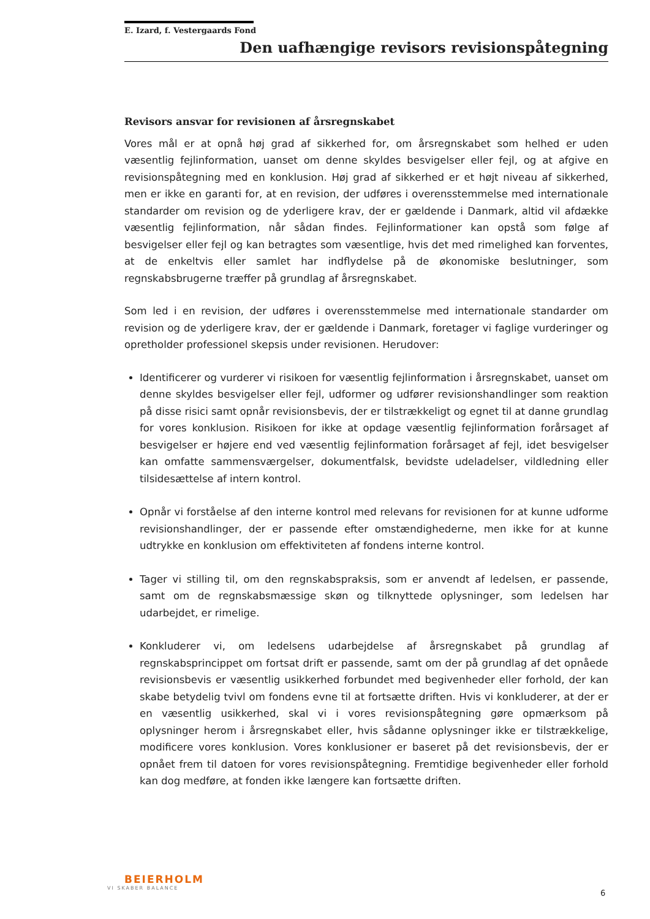E. Izard, f. Vestergaards Fond
Den uafhængige revisors revisionspåtegning
Revisors ansvar for revisionen af årsregnskabet
Vores mål er at opnå høj grad af sikkerhed for, om årsregnskabet som helhed er uden væsentlig fejlinformation, uanset om denne skyldes besvigelser eller fejl, og at afgive en revisionspåtegning med en konklusion. Høj grad af sikkerhed er et højt niveau af sikkerhed, men er ikke en garanti for, at en revision, der udføres i overensstemmelse med internationale standarder om revision og de yderligere krav, der er gældende i Danmark, altid vil afdække væsentlig fejlinformation, når sådan findes. Fejlinformationer kan opstå som følge af besvigelser eller fejl og kan betragtes som væsentlige, hvis det med rimelighed kan forventes, at de enkeltvis eller samlet har indflydelse på de økonomiske beslutninger, som regnskabsbrugerne træffer på grundlag af årsregnskabet.
Som led i en revision, der udføres i overensstemmelse med internationale standarder om revision og de yderligere krav, der er gældende i Danmark, foretager vi faglige vurderinger og opretholder professionel skepsis under revisionen. Herudover:
Identificerer og vurderer vi risikoen for væsentlig fejlinformation i årsregnskabet, uanset om denne skyldes besvigelser eller fejl, udformer og udfører revisionshandlinger som reaktion på disse risici samt opnår revisionsbevis, der er tilstrækkeligt og egnet til at danne grundlag for vores konklusion. Risikoen for ikke at opdage væsentlig fejlinformation forårsaget af besvigelser er højere end ved væsentlig fejlinformation forårsaget af fejl, idet besvigelser kan omfatte sammensværgelser, dokumentfalsk, bevidste udeladelser, vildledning eller tilsidesættelse af intern kontrol.
Opnår vi forståelse af den interne kontrol med relevans for revisionen for at kunne udforme revisionshandlinger, der er passende efter omstændighederne, men ikke for at kunne udtrykke en konklusion om effektiviteten af fondens interne kontrol.
Tager vi stilling til, om den regnskabspraksis, som er anvendt af ledelsen, er passende, samt om de regnskabsmæssige skøn og tilknyttede oplysninger, som ledelsen har udarbejdet, er rimelige.
Konkluderer vi, om ledelsens udarbejdelse af årsregnskabet på grundlag af regnskabsprincippet om fortsat drift er passende, samt om der på grundlag af det opnåede revisionsbevis er væsentlig usikkerhed forbundet med begivenheder eller forhold, der kan skabe betydelig tvivl om fondens evne til at fortsætte driften. Hvis vi konkluderer, at der er en væsentlig usikkerhed, skal vi i vores revisionspåtegning gøre opmærksom på oplysninger herom i årsregnskabet eller, hvis sådanne oplysninger ikke er tilstrækkelige, modificere vores konklusion. Vores konklusioner er baseret på det revisionsbevis, der er opnået frem til datoen for vores revisionspåtegning. Fremtidige begivenheder eller forhold kan dog medføre, at fonden ikke længere kan fortsætte driften.
BEIERHOLM
VI SKABER BALANCE
6